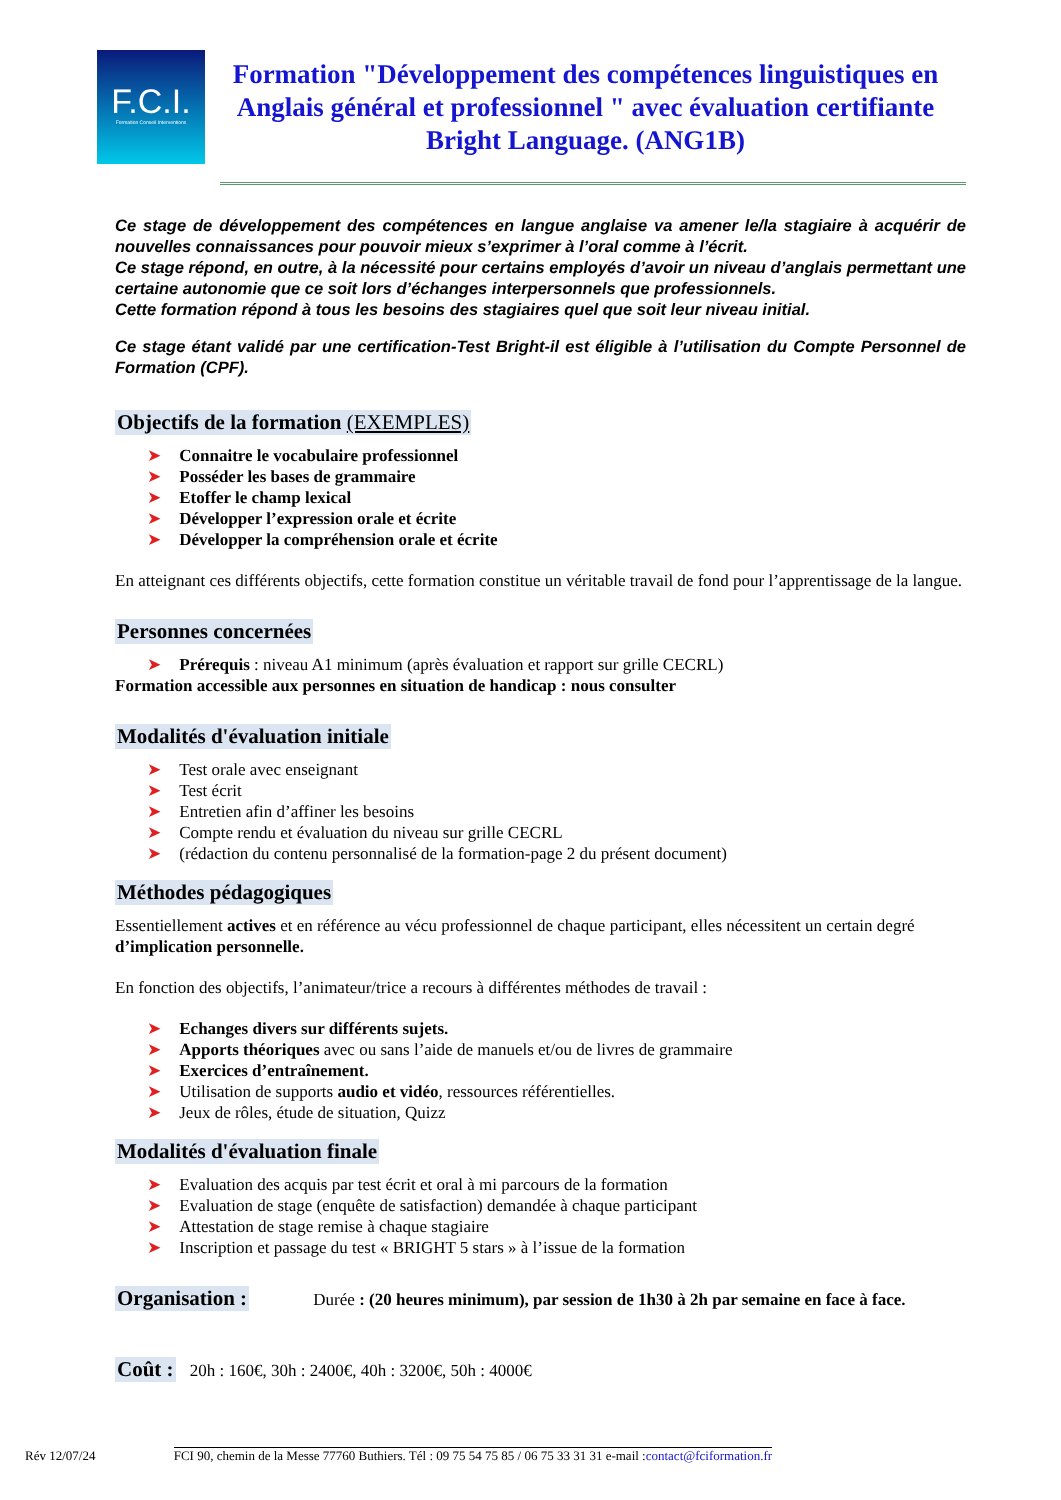F.C.I.
Formation Conseil Interventions
Formation "Développement des compétences linguistiques en Anglais général et professionnel " avec évaluation certifiante Bright Language. (ANG1B)
Ce stage de développement des compétences en langue anglaise va amener le/la stagiaire à acquérir de nouvelles connaissances pour pouvoir mieux s’exprimer à l’oral comme à l’écrit.
Ce stage répond, en outre, à la nécessité pour certains employés d’avoir un niveau d’anglais permettant une certaine autonomie que ce soit lors d’échanges interpersonnels que professionnels.
Cette formation répond à tous les besoins des stagiaires quel que soit leur niveau initial.
Ce stage étant validé par une certification-Test Bright-il est éligible à l’utilisation du Compte Personnel de Formation (CPF).
Objectifs de la formation (EXEMPLES)
Connaitre le vocabulaire professionnel
Posséder les bases de grammaire
Etoffer le champ lexical
Développer l’expression orale et écrite
Développer la compréhension orale et écrite
En atteignant ces différents objectifs, cette formation constitue un véritable travail de fond pour l’apprentissage de la langue.
Personnes concernées
Prérequis : niveau A1 minimum (après évaluation et rapport sur grille CECRL)
Formation accessible aux personnes en situation de handicap : nous consulter
Modalités d'évaluation initiale
Test orale avec enseignant
Test écrit
Entretien afin d’affiner les besoins
Compte rendu et évaluation du niveau sur grille CECRL
(rédaction du contenu personnalisé de la formation-page 2 du présent document)
Méthodes pédagogiques
Essentiellement actives et en référence au vécu professionnel de chaque participant, elles nécessitent un certain degré d’implication personnelle.
En fonction des objectifs, l’animateur/trice a recours à différentes méthodes de travail :
Echanges divers sur différents sujets.
Apports théoriques avec ou sans l’aide de manuels et/ou de livres de grammaire
Exercices d’entraînement.
Utilisation de supports audio et vidéo, ressources référentielles.
Jeux de rôles, étude de situation, Quizz
Modalités d'évaluation finale
Evaluation des acquis par test écrit et oral à mi parcours de la formation
Evaluation de stage (enquête de satisfaction) demandée à chaque participant
Attestation de stage remise à chaque stagiaire
Inscription et passage du test « BRIGHT 5 stars » à l’issue de la formation
Organisation :
Durée : (20 heures minimum), par session de 1h30 à 2h par semaine en face à face.
Coût :
20h : 160€, 30h : 2400€, 40h : 3200€, 50h : 4000€
Rév 12/07/24 FCI 90, chemin de la Messe 77760 Buthiers. Tél : 09 75 54 75 85 / 06 75 33 31 31 e-mail :contact@fciformation.fr